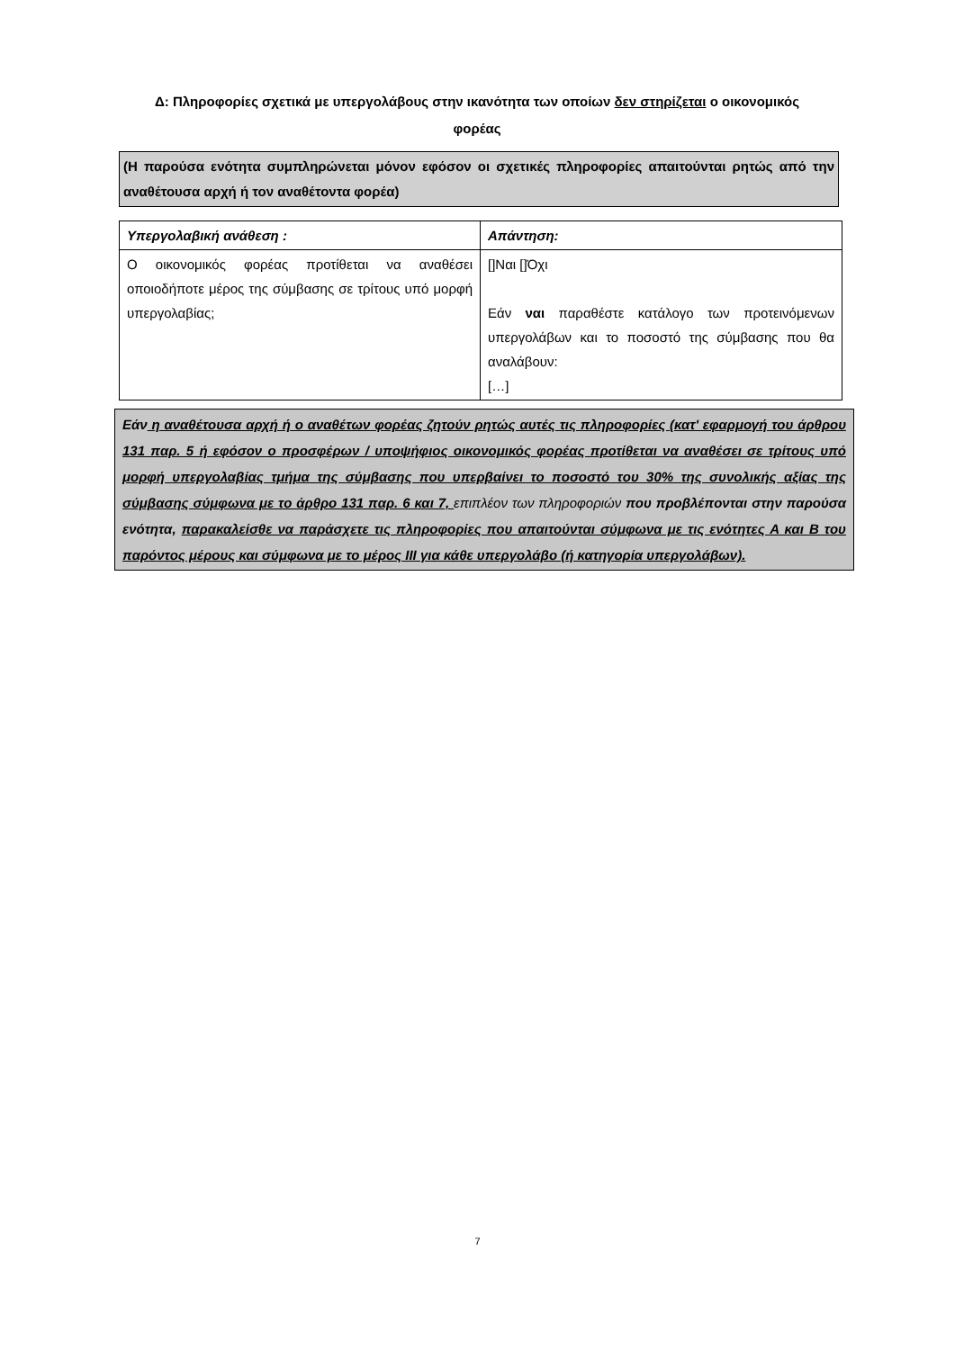Δ: Πληροφορίες σχετικά με υπεργολάβους στην ικανότητα των οποίων δεν στηρίζεται ο οικονομικός φορέας
(Η παρούσα ενότητα συμπληρώνεται μόνον εφόσον οι σχετικές πληροφορίες απαιτούνται ρητώς από την αναθέτουσα αρχή ή τον αναθέτοντα φορέα)
| Υπεργολαβική ανάθεση : | Απάντηση: |
| --- | --- |
| Ο οικονομικός φορέας προτίθεται να αναθέσει οποιοδήποτε μέρος της σύμβασης σε τρίτους υπό μορφή υπεργολαβίας; | []Ναι []Όχι Εάν ναι παραθέστε κατάλογο των προτεινόμενων υπεργολάβων και το ποσοστό της σύμβασης που θα αναλάβουν: […] |
Εάν η αναθέτουσα αρχή ή ο αναθέτων φορέας ζητούν ρητώς αυτές τις πληροφορίες (κατ' εφαρμογή του άρθρου 131 παρ. 5 ή εφόσον ο προσφέρων / υποψήφιος οικονομικός φορέας προτίθεται να αναθέσει σε τρίτους υπό μορφή υπεργολαβίας τμήμα της σύμβασης που υπερβαίνει το ποσοστό του 30% της συνολικής αξίας της σύμβασης σύμφωνα με το άρθρο 131 παρ. 6 και 7, επιπλέον των πληροφοριών που προβλέπονται στην παρούσα ενότητα, παρακαλείσθε να παράσχετε τις πληροφορίες που απαιτούνται σύμφωνα με τις ενότητες Α και Β του παρόντος μέρους και σύμφωνα με το μέρος ΙΙΙ για κάθε υπεργολάβο (ή κατηγορία υπεργολάβων).
7